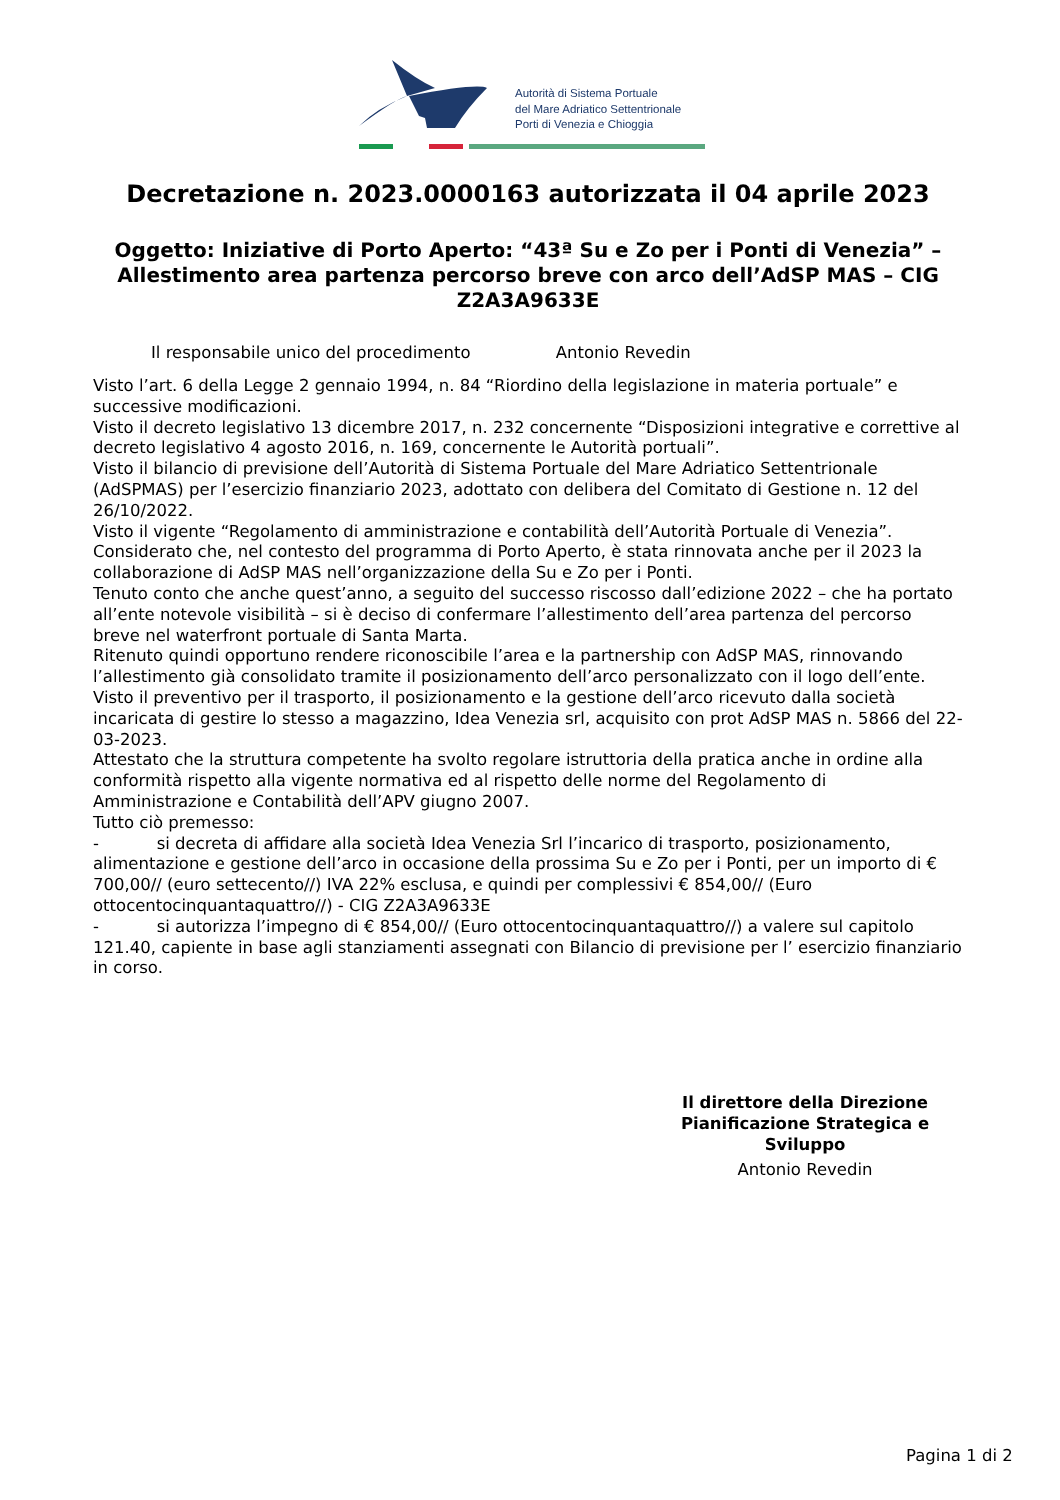Autorità di Sistema Portuale
del Mare Adriatico Settentrionale
Porti di Venezia e Chioggia
Decretazione n. 2023.0000163 autorizzata il 04 aprile 2023
Oggetto: Iniziative di Porto Aperto: “43ª Su e Zo per i Ponti di Venezia” – Allestimento area partenza percorso breve con arco dell’AdSP MAS – CIG Z2A3A9633E
Il responsabile unico del procedimento Antonio Revedin
Visto l’art. 6 della Legge 2 gennaio 1994, n. 84 “Riordino della legislazione in materia portuale” e successive modificazioni.
Visto il decreto legislativo 13 dicembre 2017, n. 232 concernente “Disposizioni integrative e correttive al decreto legislativo 4 agosto 2016, n. 169, concernente le Autorità portuali”.
Visto il bilancio di previsione dell’Autorità di Sistema Portuale del Mare Adriatico Settentrionale (AdSPMAS) per l’esercizio finanziario 2023, adottato con delibera del Comitato di Gestione n. 12 del 26/10/2022.
Visto il vigente “Regolamento di amministrazione e contabilità dell’Autorità Portuale di Venezia”.
Considerato che, nel contesto del programma di Porto Aperto, è stata rinnovata anche per il 2023 la collaborazione di AdSP MAS nell’organizzazione della Su e Zo per i Ponti.
Tenuto conto che anche quest’anno, a seguito del successo riscosso dall’edizione 2022 – che ha portato all’ente notevole visibilità – si è deciso di confermare l’allestimento dell’area partenza del percorso breve nel waterfront portuale di Santa Marta.
Ritenuto quindi opportuno rendere riconoscibile l’area e la partnership con AdSP MAS, rinnovando l’allestimento già consolidato tramite il posizionamento dell’arco personalizzato con il logo dell’ente.
Visto il preventivo per il trasporto, il posizionamento e la gestione dell’arco ricevuto dalla società incaricata di gestire lo stesso a magazzino, Idea Venezia srl, acquisito con prot AdSP MAS n. 5866 del 22-03-2023.
Attestato che la struttura competente ha svolto regolare istruttoria della pratica anche in ordine alla conformità rispetto alla vigente normativa ed al rispetto delle norme del Regolamento di Amministrazione e Contabilità dell’APV giugno 2007.
Tutto ciò premesso:
- si decreta di affidare alla società Idea Venezia Srl l’incarico di trasporto, posizionamento, alimentazione e gestione dell’arco in occasione della prossima Su e Zo per i Ponti, per un importo di € 700,00// (euro settecento//) IVA 22% esclusa, e quindi per complessivi € 854,00// (Euro ottocentocinquantaquattro//) - CIG Z2A3A9633E
- si autorizza l’impegno di € 854,00// (Euro ottocentocinquantaquattro//) a valere sul capitolo 121.40, capiente in base agli stanziamenti assegnati con Bilancio di previsione per l’ esercizio finanziario in corso.
Il direttore della Direzione Pianificazione Strategica e Sviluppo
Antonio Revedin
Pagina 1 di 2